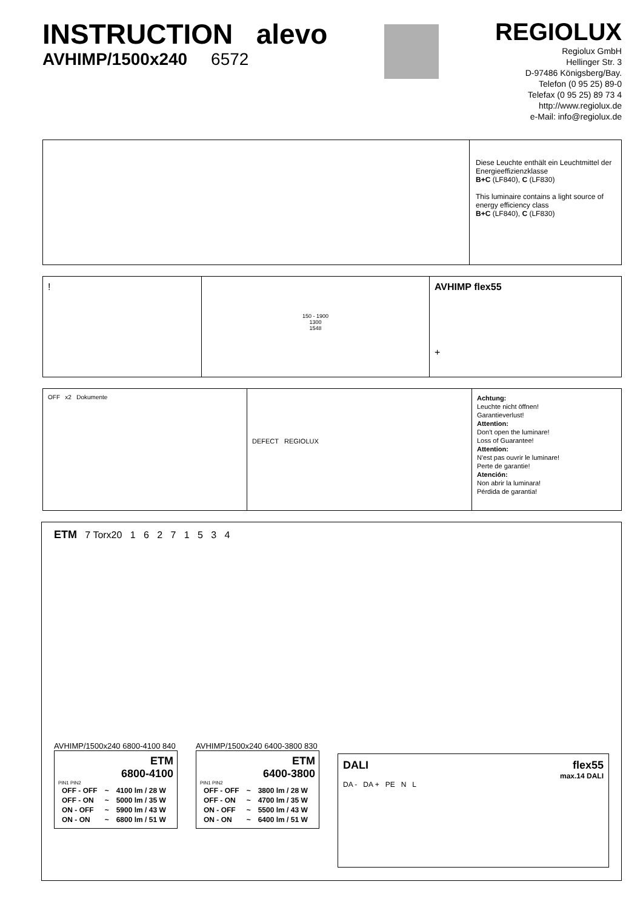INSTRUCTION alevo
AVHIMP/1500x240 6572
REGIOLUX
Regiolux GmbH
Hellinger Str. 3
D-97486 Königsberg/Bay.
Telefon (0 95 25) 89-0
Telefax (0 95 25) 89 73 4
http://www.regiolux.de
e-Mail: info@regiolux.de
Diese Leuchte enthält ein Leuchtmittel der Energieeffizienzklasse
B+C (LF840), C (LF830)
This luminaire contains a light source of energy efficiency class
B+C (LF840), C (LF830)
!
150 - 1900
1300
1548
AVHIMP flex55
+
OFF x2 Dokumente
DEFECT REGIOLUX
Achtung:
Leuchte nicht öffnen!
Garantieverlust!
Attention:
Don't open the luminare!
Loss of Guarantee!
Attention:
N'est pas ouvrir le luminare!
Perte de garantie!
Atención:
Non abrir la luminara!
Pérdida de garantia!
ETM 7 Torx20 1 6 2 7 1 5 3 4
AVHIMP/1500x240 6800-4100 840
ETM
6800-4100
PIN1 PIN2
| OFF - OFF | ~ | 4100 lm / 28 W |
| OFF - ON | ~ | 5000 lm / 35 W |
| ON - OFF | ~ | 5900 lm / 43 W |
| ON - ON | ~ | 6800 lm / 51 W |
AVHIMP/1500x240 6400-3800 830
ETM
6400-3800
PIN1 PIN2
| OFF - OFF | ~ | 3800 lm / 28 W |
| OFF - ON | ~ | 4700 lm / 35 W |
| ON - OFF | ~ | 5500 lm / 43 W |
| ON - ON | ~ | 6400 lm / 51 W |
DALI flex55
max.14 DALI
DA - DA + PE N L